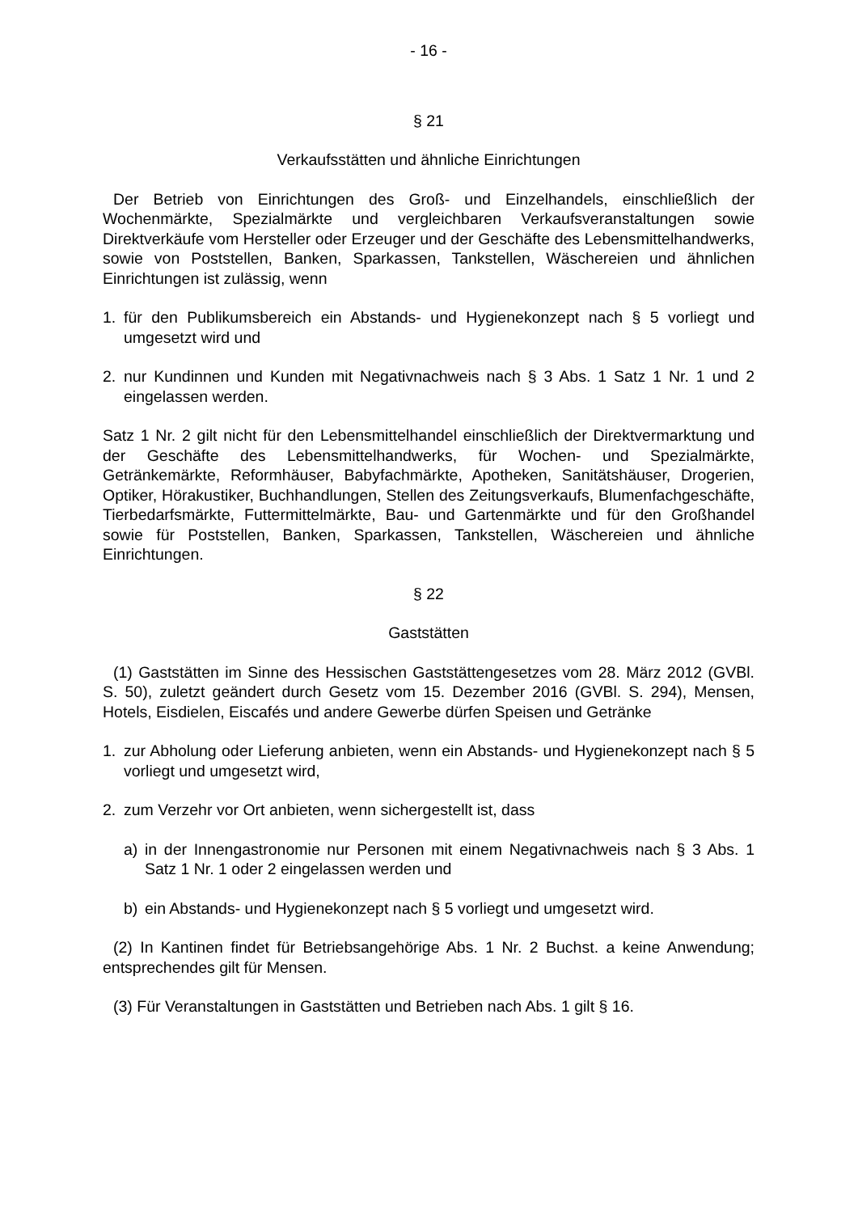- 16 -
§ 21
Verkaufsstätten und ähnliche Einrichtungen
Der Betrieb von Einrichtungen des Groß- und Einzelhandels, einschließlich der Wochenmärkte, Spezialmärkte und vergleichbaren Verkaufsveranstaltungen sowie Direktverkäufe vom Hersteller oder Erzeuger und der Geschäfte des Lebensmittelhandwerks, sowie von Poststellen, Banken, Sparkassen, Tankstellen, Wäschereien und ähnlichen Einrichtungen ist zulässig, wenn
1. für den Publikumsbereich ein Abstands- und Hygienekonzept nach § 5 vorliegt und umgesetzt wird und
2. nur Kundinnen und Kunden mit Negativnachweis nach § 3 Abs. 1 Satz 1 Nr. 1 und 2 eingelassen werden.
Satz 1 Nr. 2 gilt nicht für den Lebensmittelhandel einschließlich der Direktvermarktung und der Geschäfte des Lebensmittelhandwerks, für Wochen- und Spezialmärkte, Getränkemärkte, Reformhäuser, Babyfachmärkte, Apotheken, Sanitätshäuser, Drogerien, Optiker, Hörakustiker, Buchhandlungen, Stellen des Zeitungsverkaufs, Blumenfachgeschäfte, Tierbedarfsmärkte, Futtermittelmärkte, Bau- und Gartenmärkte und für den Großhandel sowie für Poststellen, Banken, Sparkassen, Tankstellen, Wäschereien und ähnliche Einrichtungen.
§ 22
Gaststätten
(1) Gaststätten im Sinne des Hessischen Gaststättengesetzes vom 28. März 2012 (GVBl. S. 50), zuletzt geändert durch Gesetz vom 15. Dezember 2016 (GVBl. S. 294), Mensen, Hotels, Eisdielen, Eiscafés und andere Gewerbe dürfen Speisen und Getränke
1. zur Abholung oder Lieferung anbieten, wenn ein Abstands- und Hygienekonzept nach § 5 vorliegt und umgesetzt wird,
2. zum Verzehr vor Ort anbieten, wenn sichergestellt ist, dass
a) in der Innengastronomie nur Personen mit einem Negativnachweis nach § 3 Abs. 1 Satz 1 Nr. 1 oder 2 eingelassen werden und
b) ein Abstands- und Hygienekonzept nach § 5 vorliegt und umgesetzt wird.
(2) In Kantinen findet für Betriebsangehörige Abs. 1 Nr. 2 Buchst. a keine Anwendung; entsprechendes gilt für Mensen.
(3) Für Veranstaltungen in Gaststätten und Betrieben nach Abs. 1 gilt § 16.